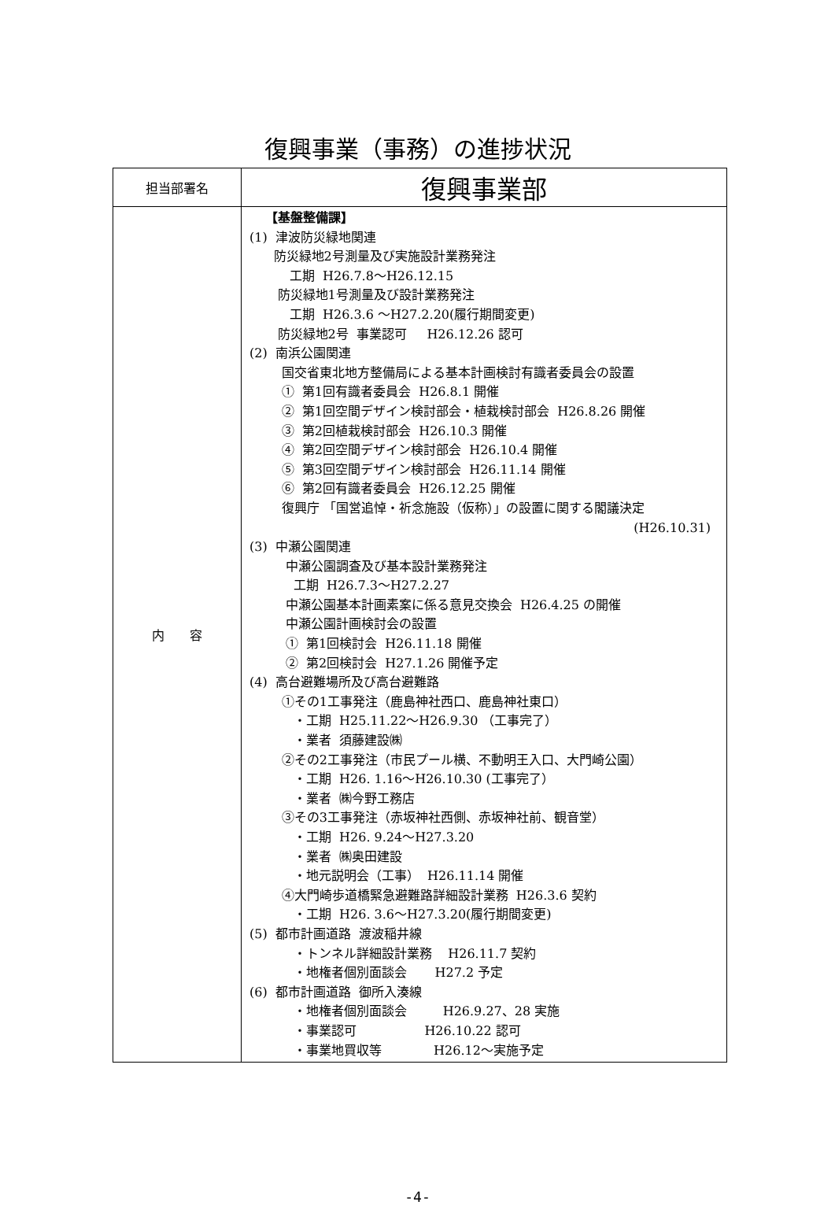復興事業（事務）の進捗状況
| 担当部署名 | 復興事業部 |
| 内 容 | 【基盤整備課】 (1) 津波防災緑地関連 防災緑地2号測量及び実施設計業務発注 工期 H26.7.8～H26.12.15 防災緑地1号測量及び設計業務発注 工期 H26.3.6 ～H27.2.20(履行期間変更) 防災緑地2号 事業認可 H26.12.26 認可 (2) 南浜公園関連 国交省東北地方整備局による基本計画検討有識者委員会の設置 ① 第1回有識者委員会 H26.8.1 開催 ② 第1回空間デザイン検討部会・植栽検討部会 H26.8.26 開催 ③ 第2回植栽検討部会 H26.10.3 開催 ④ 第2回空間デザイン検討部会 H26.10.4 開催 ⑤ 第3回空間デザイン検討部会 H26.11.14 開催 ⑥ 第2回有識者委員会 H26.12.25 開催 復興庁 「国営追悼・祈念施設（仮称）」の設置に関する閣議決定 (H26.10.31) (3) 中瀬公園関連 中瀬公園調査及び基本設計業務発注 工期 H26.7.3～H27.2.27 中瀬公園基本計画素案に係る意見交換会 H26.4.25 の開催 中瀬公園計画検討会の設置 ① 第1回検討会 H26.11.18 開催 ② 第2回検討会 H27.1.26 開催予定 (4) 高台避難場所及び高台避難路 ①その1工事発注（鹿島神社西口、鹿島神社東口） ・工期 H25.11.22～H26.9.30 （工事完了） ・業者 須藤建設㈱ ②その2工事発注（市民プール横、不動明王入口、大門崎公園） ・工期 H26. 1.16～H26.10.30 (工事完了） ・業者 ㈱今野工務店 ③その3工事発注（赤坂神社西側、赤坂神社前、観音堂） ・工期 H26. 9.24～H27.3.20 ・業者 ㈱奥田建設 ・地元説明会（工事） H26.11.14 開催 ④大門崎歩道橋緊急避難路詳細設計業務 H26.3.6 契約 ・工期 H26. 3.6～H27.3.20(履行期間変更) (5) 都市計画道路 渡波稲井線 ・トンネル詳細設計業務 H26.11.7 契約 ・地権者個別面談会 H27.2 予定 (6) 都市計画道路 御所入湊線 ・地権者個別面談会 H26.9.27、28 実施 ・事業認可 H26.10.22 認可 ・事業地買収等 H26.12～実施予定 |
-4-